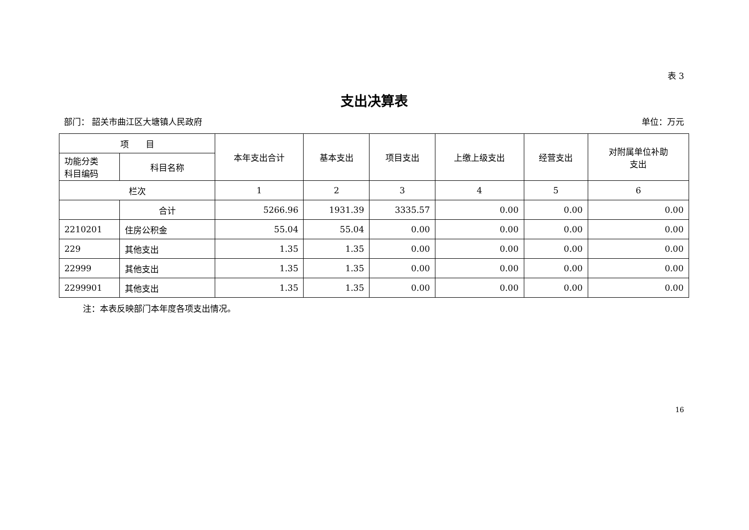表 3
支出决算表
部门： 韶关市曲江区大塘镇人民政府 单位：万元
| 项 目 | | 本年支出合计 | 基本支出 | 项目支出 | 上缴上级支出 | 经营支出 | 对附属单位补助 支出 |
| --- | --- | --- | --- | --- | --- | --- | --- |
| 功能分类 科目编码 | 科目名称 | | | | | | |
| 栏次 | | 1 | 2 | 3 | 4 | 5 | 6 |
| | 合计 | 5266.96 | 1931.39 | 3335.57 | 0.00 | 0.00 | 0.00 |
| 2210201 | 住房公积金 | 55.04 | 55.04 | 0.00 | 0.00 | 0.00 | 0.00 |
| 229 | 其他支出 | 1.35 | 1.35 | 0.00 | 0.00 | 0.00 | 0.00 |
| 22999 | 其他支出 | 1.35 | 1.35 | 0.00 | 0.00 | 0.00 | 0.00 |
| 2299901 | 其他支出 | 1.35 | 1.35 | 0.00 | 0.00 | 0.00 | 0.00 |
注：本表反映部门本年度各项支出情况。
16